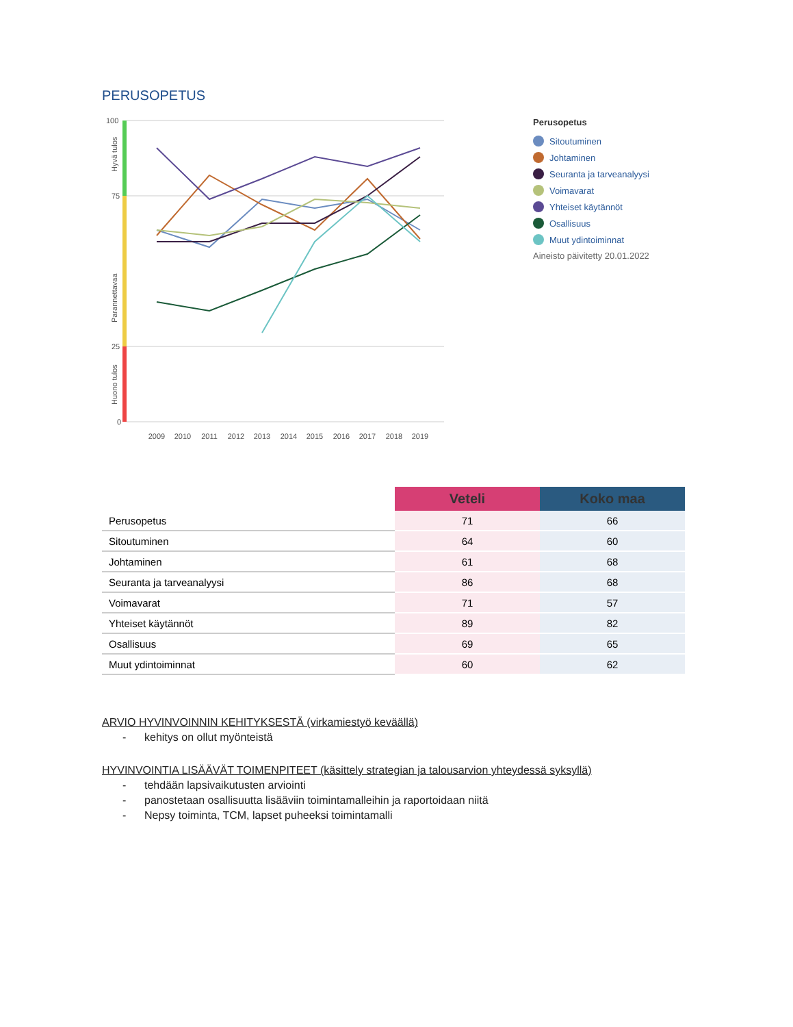PERUSOPETUS
100
75
25
0
Hyvä tulos
Parannettavaa
Huono tulos
2009
2010
2011
2012
2013
2014
2015
2016
2017
2018
2019
Perusopetus
Sitoutuminen
Johtaminen
Seuranta ja tarveanalyysi
Voimavarat
Yhteiset käytännöt
Osallisuus
Muut ydintoiminnat
Aineisto päivitetty 20.01.2022
| | Veteli | Koko maa |
| --- | --- | --- |
| Perusopetus | 71 | 66 |
| Sitoutuminen | 64 | 60 |
| Johtaminen | 61 | 68 |
| Seuranta ja tarveanalyysi | 86 | 68 |
| Voimavarat | 71 | 57 |
| Yhteiset käytännöt | 89 | 82 |
| Osallisuus | 69 | 65 |
| Muut ydintoiminnat | 60 | 62 |
ARVIO HYVINVOINNIN KEHITYKSESTÄ (virkamiestyö keväällä)
- kehitys on ollut myönteistä
HYVINVOINTIA LISÄÄVÄT TOIMENPITEET (käsittely strategian ja talousarvion yhteydessä syksyllä)
- tehdään lapsivaikutusten arviointi
- panostetaan osallisuutta lisääviin toimintamalleihin ja raportoidaan niitä
- Nepsy toiminta, TCM, lapset puheeksi toimintamalli